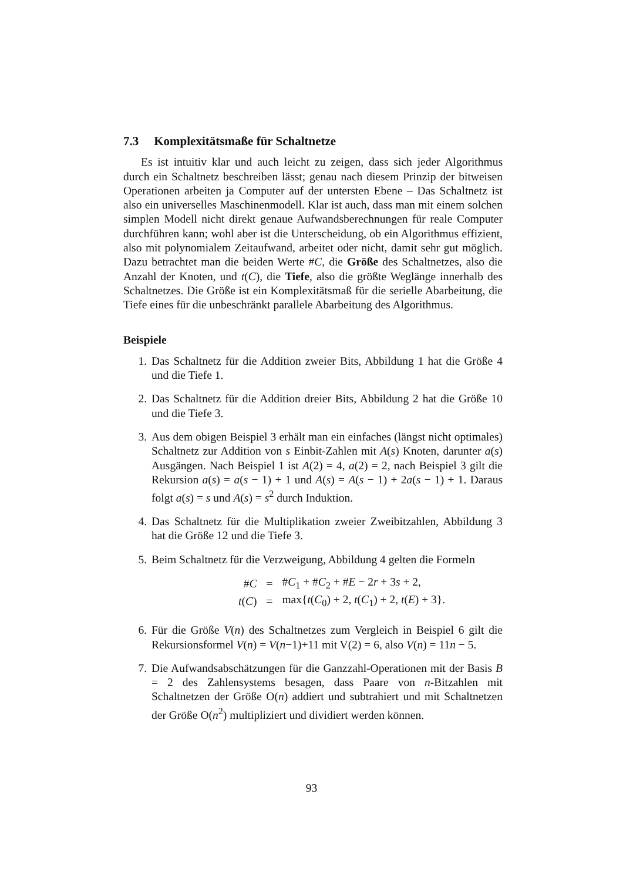7.3 Komplexitätsmaße für Schaltnetze
Es ist intuitiv klar und auch leicht zu zeigen, dass sich jeder Algorithmus durch ein Schaltnetz beschreiben lässt; genau nach diesem Prinzip der bitweisen Operationen arbeiten ja Computer auf der untersten Ebene – Das Schaltnetz ist also ein universelles Maschinenmodell. Klar ist auch, dass man mit einem solchen simplen Modell nicht direkt genaue Aufwandsberechnungen für reale Computer durchführen kann; wohl aber ist die Unterscheidung, ob ein Algorithmus effizient, also mit polynomialem Zeitaufwand, arbeitet oder nicht, damit sehr gut möglich. Dazu betrachtet man die beiden Werte #C, die Größe des Schaltnetzes, also die Anzahl der Knoten, und t(C), die Tiefe, also die größte Weglänge innerhalb des Schaltnetzes. Die Größe ist ein Komplexitätsmaß für die serielle Abarbeitung, die Tiefe eines für die unbeschränkt parallele Abarbeitung des Algorithmus.
Beispiele
1. Das Schaltnetz für die Addition zweier Bits, Abbildung 1 hat die Größe 4 und die Tiefe 1.
2. Das Schaltnetz für die Addition dreier Bits, Abbildung 2 hat die Größe 10 und die Tiefe 3.
3. Aus dem obigen Beispiel 3 erhält man ein einfaches (längst nicht optimales) Schaltnetz zur Addition von s Einbit-Zahlen mit A(s) Knoten, darunter a(s) Ausgängen. Nach Beispiel 1 ist A(2) = 4, a(2) = 2, nach Beispiel 3 gilt die Rekursion a(s) = a(s − 1) + 1 und A(s) = A(s − 1) + 2a(s − 1) + 1. Daraus folgt a(s) = s und A(s) = s<sup>2</sup> durch Induktion.
4. Das Schaltnetz für die Multiplikation zweier Zweibitzahlen, Abbildung 3 hat die Größe 12 und die Tiefe 3.
5. Beim Schaltnetz für die Verzweigung, Abbildung 4 gelten die Formeln
| # C | = | # C<sub>1</sub> + # C<sub>2</sub> + # E − 2 r + 3 s + 2, |
| t ( C ) | = | max{ t ( C<sub>0</sub>) + 2, t ( C<sub>1</sub>) + 2, t ( E ) + 3}. |
6. Für die Größe V(n) des Schaltnetzes zum Vergleich in Beispiel 6 gilt die Rekursionsformel V(n) = V(n−1)+11 mit V(2) = 6, also V(n) = 11n − 5.
7. Die Aufwandsabschätzungen für die Ganzzahl-Operationen mit der Basis B = 2 des Zahlensystems besagen, dass Paare von n-Bitzahlen mit Schaltnetzen der Größe O(n) addiert und subtrahiert und mit Schaltnetzen der Größe O(n<sup>2</sup>) multipliziert und dividiert werden können.
93